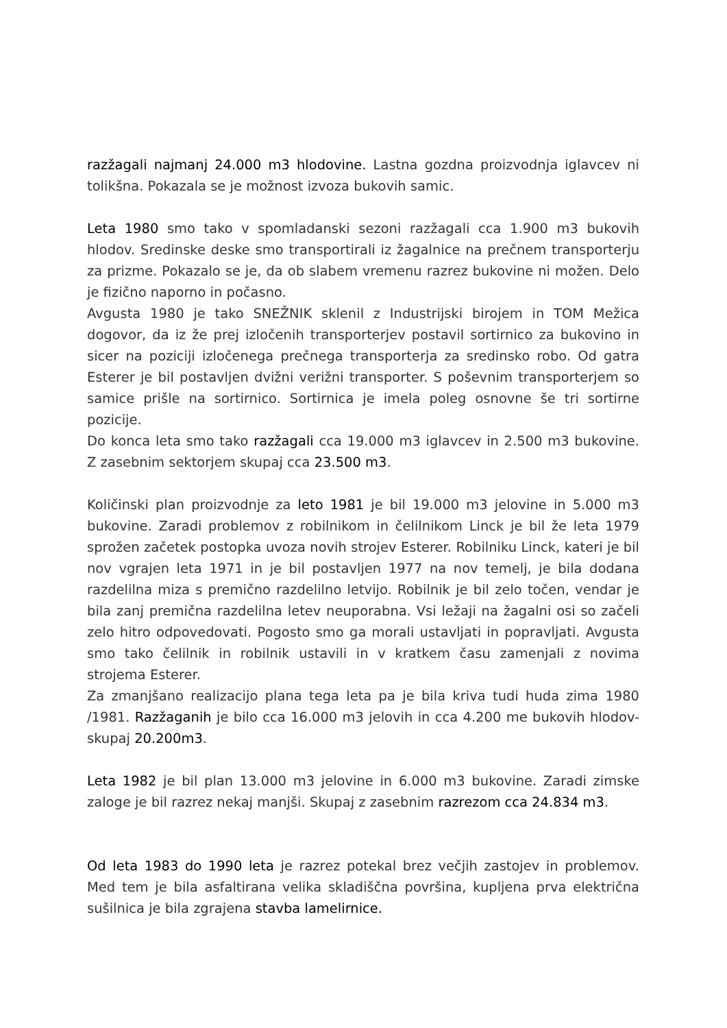razžagali najmanj 24.000 m3 hlodovine. Lastna gozdna proizvodnja iglavcev ni tolikšna. Pokazala se je možnost izvoza bukovih samic.
Leta 1980 smo tako v spomladanski sezoni razžagali cca 1.900 m3 bukovih hlodov. Sredinske deske smo transportirali iz žagalnice na prečnem transporterju za prizme. Pokazalo se je, da ob slabem vremenu razrez bukovine ni možen. Delo je fizično naporno in počasno.
Avgusta 1980 je tako SNEŽNIK sklenil z Industrijski birojem in TOM Mežica dogovor, da iz že prej izločenih transporterjev postavil sortirnico za bukovino in sicer na poziciji izločenega prečnega transporterja za sredinsko robo. Od gatra Esterer je bil postavljen dvižni verižni transporter. S poševnim transporterjem so samice prišle na sortirnico. Sortirnica je imela poleg osnovne še tri sortirne pozicije.
Do konca leta smo tako razžagali cca 19.000 m3 iglavcev in 2.500 m3 bukovine. Z zasebnim sektorjem skupaj cca 23.500 m3.
Količinski plan proizvodnje za leto 1981 je bil 19.000 m3 jelovine in 5.000 m3 bukovine. Zaradi problemov z robilnikom in čelilnikom Linck je bil že leta 1979 sprožen začetek postopka uvoza novih strojev Esterer. Robilniku Linck, kateri je bil nov vgrajen leta 1971 in je bil postavljen 1977 na nov temelj, je bila dodana razdelilna miza s premično razdelilno letvijo. Robilnik je bil zelo točen, vendar je bila zanj premična razdelilna letev neuporabna. Vsi ležaji na žagalni osi so začeli zelo hitro odpovedovati. Pogosto smo ga morali ustavljati in popravljati. Avgusta smo tako čelilnik in robilnik ustavili in v kratkem času zamenjali z novima strojema Esterer.
Za zmanjšano realizacijo plana tega leta pa je bila kriva tudi huda zima 1980 /1981. Razžaganih je bilo cca 16.000 m3 jelovih in cca 4.200 me bukovih hlodov- skupaj 20.200m3.
Leta 1982 je bil plan 13.000 m3 jelovine in 6.000 m3 bukovine. Zaradi zimske zaloge je bil razrez nekaj manjši. Skupaj z zasebnim razrezom cca 24.834 m3.
Od leta 1983 do 1990 leta je razrez potekal brez večjih zastojev in problemov. Med tem je bila asfaltirana velika skladiščna površina, kupljena prva električna sušilnica je bila zgrajena stavba lamelirnice.